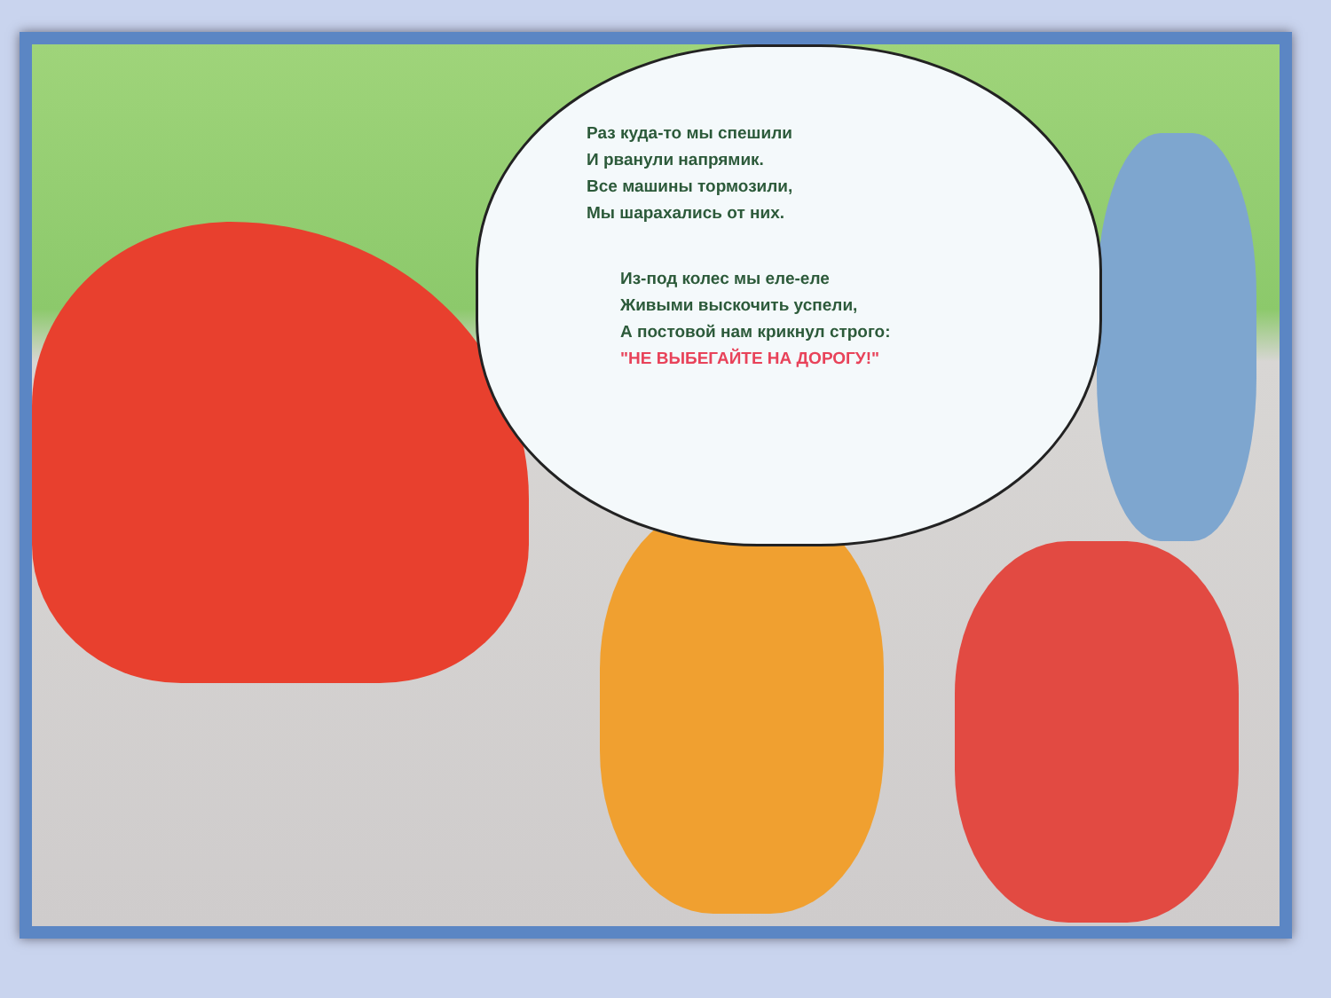Раз куда-то мы спешили
И рванули напрямик.
Все машины тормозили,
Мы шарахались от них.
Из-под колес мы еле-еле
Живыми выскочить успели,
А постовой нам крикнул строго:
"НЕ ВЫБЕГАЙТЕ НА ДОРОГУ!"